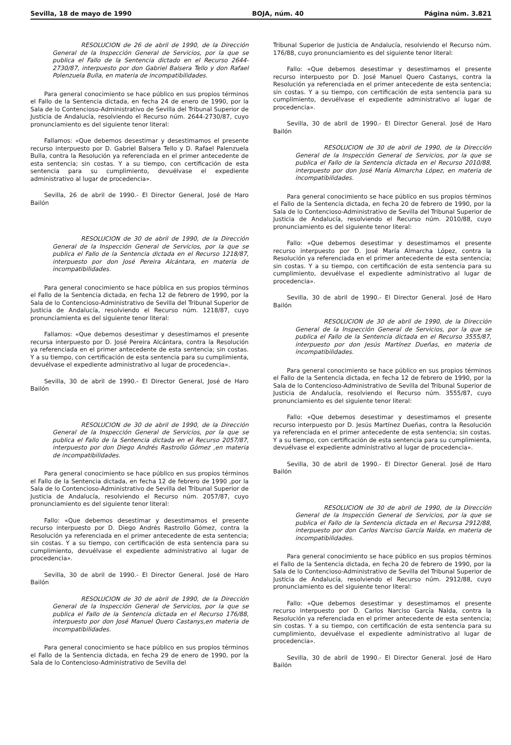Sevilla, 18 de mayo de 1990 BOJA, núm. 40 Página núm. 3.821
RESOLUCION de 26 de abril de 1990, de la Dirección General de la Inspección General de Servicios, por la que se publica el Fallo de la Sentencia dictado en el Recurso 2644-2730/87, interpuesto por don Gabriel Balsera Tello y don Rafael Polenzuela Bulla, en materia de incompatibilidades.
Para general conocimiento se hace público en sus propios términos el Fallo de la Sentencia dictada, en fecha 24 de enero de 1990, por la Sala de lo Contencioso-Administrativo de Sevilla del Tribunal Superior de Justicia de Andalucía, resolviendo el Recurso núm. 2644-2730/87, cuyo pronunciamiento es del siguiente tenor literal:
Fallamos: «Que debemos desestimar y desestimamos el presente recurso interpuesto por D. Gabriel Balsera Tello y D. Rafael Palenzuela Bulla, contra la Resolución ya referenciada en el primer antecedente de esta sentencia; sin costas. Y a su tiempo, con certificación de esta sentencia para su cumplimiento, devuélvase el expediente administrativo al lugar de procedencia».
Sevilla, 26 de abril de 1990.- El Director General, José de Haro Bailón
RESOLUCION de 30 de abril de 1990, de la Dirección General de la Inspección General de Servicios, por la que se publica el Fallo de la Sentencia dictada en el Recurso 1218/87, interpuesto por don José Pereira Alcántara, en materia de incompatibilidades.
Para general conocimiento se hace pública en sus propios términos el Fallo de la Sentencia dictada, en fecha 12 de febrero de 1990, por la Sala de lo Contencioso-Administrativo de Sevilla del Tribunal Superior de Justicia de Andalucía, resolviendo el Recurso núm. 1218/87, cuyo pronunciamienta es del siguiente tenor literal:
Fallamos: «Que debemos desestimar y desestimamos el presente recursa interpuesto por D. José Pereira Alcántara, contra la Resolución ya referenciada en el primer antecedente de esta sentencia; sin costas. Y a su tiempo, con certificación de esta sentencia para su cumplimienta, devuélvase el expediente administrativo al lugar de procedencia».
Sevilla, 30 de abril de 1990.- El Director General, José de Haro Bailón
RESOLUCION de 30 de abril de 1990, de la Dirección General de la Inspección General de Servicios, por la que se publica el Fallo de la Sentencia dictada en el Recurso 2057/87, interpuesto por don Diego Andrés Rastrollo Gómez ,en materia de incompatibilidades.
Para general conocimiento se hace público en sus propios términos el Fallo de la Sentencia dictada, en fecha 12 de febrero de 1990 ,por la Sala de lo Contencioso-Administrativo de Sevilla del Tribunal Superior de Justicia de Andalucía, resolviendo el Recurso núm. 2057/87, cuyo pronunciamiento es del siguiente tenor literal:
Fallo: «Que debemos desestimar y desestimamos el presente recurso interpuesto por D. Diego Andrés Rastrollo Gómez, contra la Resolución ya referenciada en el primer antecedente de esta sentencia; sin costas. Y a su tiempo, con certificación de esta sentencia para su cumplimiento, devuélvase el expediente administrativo al lugar de procedencia».
Sevilla, 30 de abril de 1990.- El Director General. José de Haro Bailón
RESOLUCION de 30 de abril de 1990, de la Dirección General de la Inspección General de Servicios, por la que se publica el Fallo de la Sentencia dictada en el Recurso 176/88, interpuesto por don José Manuel Quero Castanys,en materia de incompatibilidades.
Para general conocimiento se hace público en sus propios términos el Fallo de la Sentencia dictada, en fecha 29 de enero de 1990, por la Sala de lo Contencioso-Administrativo de Sevilla del
Tribunal Superior de Justicia de Andalucía, resolviendo el Recurso núm. 176/88, cuyo pronunciamiento es del siguiente tenor literal:
Fallo: «Que debemos desestimar y desestimamos el presente recurso interpuesto por D. José Manuel Quero Castanys, contra la Resolución ya referenciada en el primer antecedente de esta sentencia; sin costas. Y a su tiempo, con certificación de esta sentencia para su cumplimiento, devuélvase el expediente administrativo al lugar de procedencia».
Sevilla, 30 de abril de 1990.- El Director General. José de Haro Bailón
RESOLUCION de 30 de abril de 1990, de la Dirección General de la Inspección General de Servicios, por la que se publica el Fallo de la Sentencia dictada en el Recurso 2010/88, interpuesto por don José María Almarcha López, en materia de incompatibilidades.
Para general conocimiento se hace público en sus propios términos el Fallo de la Sentencia dictada, en fecha 20 de febrero de 1990, por la Sala de lo Contencioso-Administrativo de Sevilla del Tribunal Superior de Justicia de Andalucía, resolviendo el Recurso núm. 2010/88, cuyo pronunciamiento es del siguiente tenor literal:
Fallo: «Que debemos desestimar y desestimamos el presente recurso interpuesto por D. José María Almarcha López, contra la Resolución ya referenciada en el primer antecedente de esta sentencia; sin costas. Y a su tiempo, con certificación de esta sentencia para su cumplimiento, devuélvase el expediente administrativo al lugar de procedencia».
Sevilla, 30 de abril de 1990.- El Director General. José de Haro Bailón
RESOLUCION de 30 de abril de 1990, de la Dirección General de la Inspección General de Servicios, por la que se publica el Fallo de la Sentencia dictada en el Recurso 3555/87, interpuesto por don Jesús Martínez Dueñas, en materia de incompatibilidades.
Para general conocimiento se hace público en sus propios términos el Fallo de la Sentencia dictada, en fecha 12 de febrero de 1990, por la Sala de lo Contencioso-Administrativo de Sevilla del Tribunal Superior de Justicia de Andalucía, resolviendo el Recurso núm. 3555/87, cuyo pronunciamiento es del siguiente tenor literal:
Fallo: «Que debemos desestimar y desestimamos el presente recurso interpuesto por D. Jesús Martínez Dueñas, contra la Resolución ya referenciada en el primer antecedente de esta sentencia; sin costas. Y a su tiempo, con certificación de esta sentencia para su cumplimienta, devuélvase el expediente administrativo al lugar de procedencia».
Sevilla, 30 de abril de 1990.- El Director General. José de Haro Bailón
RESOLUCION de 30 de abril de 1990, de la Dirección General de la Inspección General de Servicios, por la que se publica el Fallo de la Sentencia dictada en el Recursa 2912/88, interpuesto por don Carlos Narciso García Nalda, en materia de incompatibilidades.
Para general conocimiento se hace público en sus propios términos el Fallo de la Sentencia dictada, en fecha 20 de febrero de 1990, por la Sala de lo Contencioso-Administrativo de Sevilla del Tribunal Superior de Justicia de Andalucía, resolviendo el Recurso núm. 2912/88, cuyo pronunciamiento es del siguiente tenor literal:
Fallo: «Que debemos desestimar y desestimamos el presente recurso interpuesto por D. Carlos Narciso García Nalda, contra la Resolución ya referenciada en el primer antecedente de esta sentencia; sin costas. Y a su tiempo, con certificación de esta sentencia para su cumplimiento, devuélvase el expediente administrativo al lugar de procedencia».
Sevilla, 30 de abril de 1990.- El Director General. José de Haro Bailón